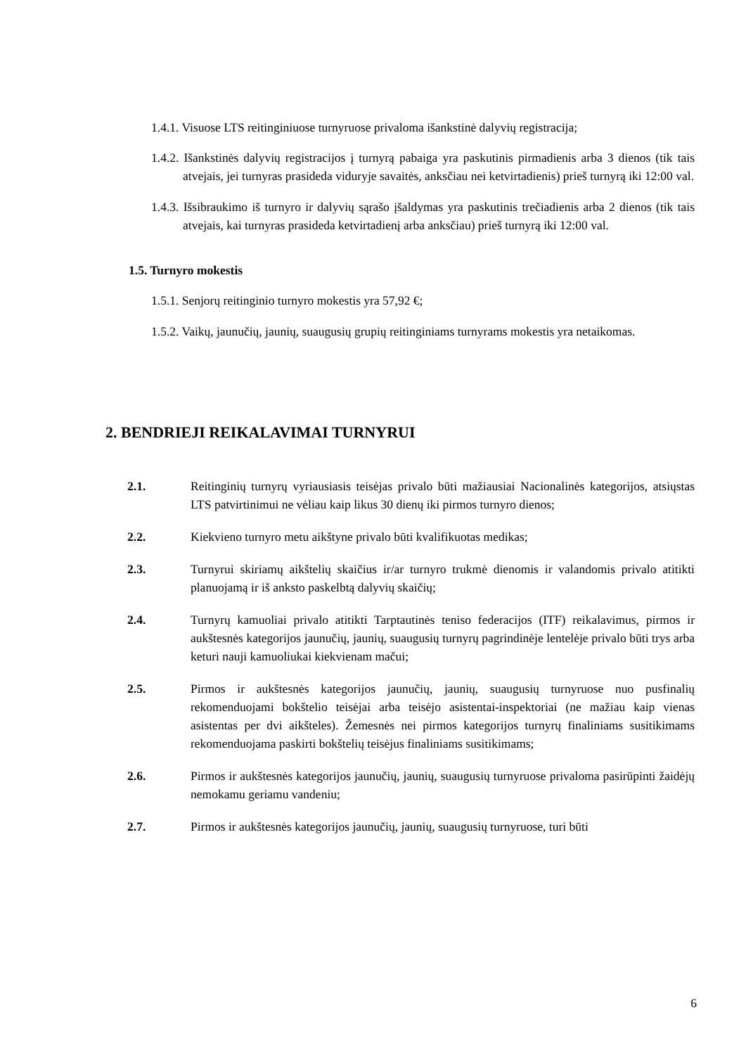1.4.1. Visuose LTS reitinginiuose turnyruose privaloma išankstinė dalyvių registracija;
1.4.2. Išankstinės dalyvių registracijos į turnyrą pabaiga yra paskutinis pirmadienis arba 3 dienos (tik tais atvejais, jei turnyras prasideda viduryje savaitės, anksčiau nei ketvirtadienis) prieš turnyrą iki 12:00 val.
1.4.3. Išsibraukimo iš turnyro ir dalyvių sąrašo įšaldymas yra paskutinis trečiadienis arba 2 dienos (tik tais atvejais, kai turnyras prasideda ketvirtadienį arba anksčiau) prieš turnyrą iki 12:00 val.
1.5. Turnyro mokestis
1.5.1. Senjorų reitinginio turnyro mokestis yra 57,92 €;
1.5.2. Vaikų, jaunučių, jaunių, suaugusių grupių reitinginiams turnyrams mokestis yra netaikomas.
2. BENDRIEJI REIKALAVIMAI TURNYRUI
2.1. Reitinginių turnyrų vyriausiasis teisėjas privalo būti mažiausiai Nacionalinės kategorijos, atsiųstas LTS patvirtinimui ne vėliau kaip likus 30 dienų iki pirmos turnyro dienos;
2.2. Kiekvieno turnyro metu aikštyne privalo būti kvalifikuotas medikas;
2.3. Turnyrui skiriamų aikštelių skaičius ir/ar turnyro trukmė dienomis ir valandomis privalo atitikti planuojamą ir iš anksto paskelbtą dalyvių skaičių;
2.4. Turnyrų kamuoliai privalo atitikti Tarptautinės teniso federacijos (ITF) reikalavimus, pirmos ir aukštesnės kategorijos jaunučių, jaunių, suaugusių turnyrų pagrindinėje lentelėje privalo būti trys arba keturi nauji kamuoliukai kiekvienam mačui;
2.5. Pirmos ir aukštesnės kategorijos jaunučių, jaunių, suaugusių turnyruose nuo pusfinalių rekomenduojami bokštelio teisėjai arba teisėjo asistentai-inspektoriai (ne mažiau kaip vienas asistentas per dvi aikšteles). Žemesnės nei pirmos kategorijos turnyrų finaliniams susitikimams rekomenduojama paskirti bokštelių teisėjus finaliniams susitikimams;
2.6. Pirmos ir aukštesnės kategorijos jaunučių, jaunių, suaugusių turnyruose privaloma pasirūpinti žaidėjų nemokamu geriamu vandeniu;
2.7. Pirmos ir aukštesnės kategorijos jaunučių, jaunių, suaugusių turnyruose, turi būti
6